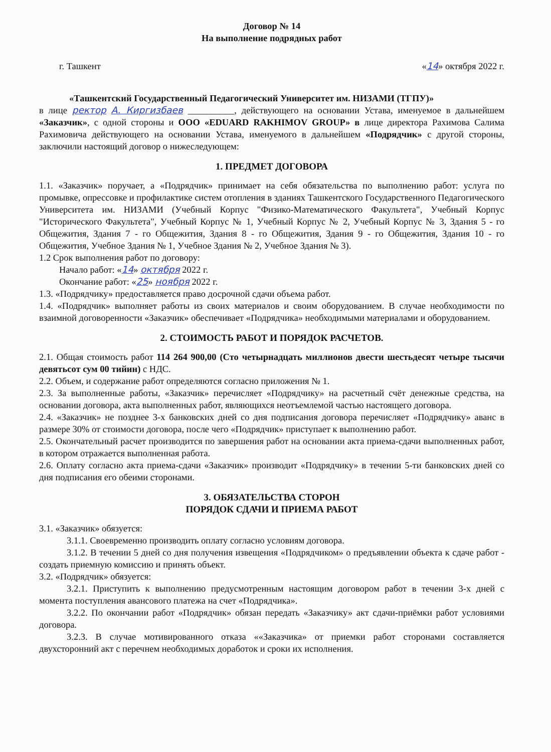Договор № 14
На выполнение подрядных работ
г. Ташкент «14» октября 2022 г.
«Ташкентский Государственный Педагогический Университет им. НИЗАМИ (ТГПУ)»
в лице ректор А. Киргизбаев __________, действующего на основании Устава, именуемое в дальнейшем «Заказчик», с одной стороны и ООО «EDUARD RAKHIMOV GROUP» в лице директора Рахимова Салима Рахимовича действующего на основании Устава, именуемого в дальнейшем «Подрядчик» с другой стороны, заключили настоящий договор о нижеследующем:
1. ПРЕДМЕТ ДОГОВОРА
1.1. «Заказчик» поручает, а «Подрядчик» принимает на себя обязательства по выполнению работ: услуга по промывке, опрессовке и профилактике систем отопления в зданиях Ташкентского Государственного Педагогического Университета им. НИЗАМИ (Учебный Корпус "Физико-Математического Факультета", Учебный Корпус "Исторического Факультета", Учебный Корпус № 1, Учебный Корпус № 2, Учебный Корпус № 3, Здания 5 - го Общежития, Здания 7 - го Общежития, Здания 8 - го Общежития, Здания 9 - го Общежития, Здания 10 - го Общежития, Учебное Здания № 1, Учебное Здания № 2, Учебное Здания № 3).
1.2 Срок выполнения работ по договору:
Начало работ: «14» октября 2022 г.
Окончание работ: «25» ноября 2022 г.
1.3. «Подрядчику» предоставляется право досрочной сдачи объема работ.
1.4. «Подрядчик» выполняет работы из своих материалов и своим оборудованием. В случае необходимости по взаимной договоренности «Заказчик» обеспечивает «Подрядчика» необходимыми материалами и оборудованием.
2. СТОИМОСТЬ РАБОТ И ПОРЯДОК РАСЧЕТОВ.
2.1. Общая стоимость работ 114 264 900,00 (Сто четырнадцать миллионов двести шестьдесят четыре тысячи девятьсот сум 00 тийин) с НДС.
2.2. Объем, и содержание работ определяются согласно приложения № 1.
2.3. За выполненные работы, «Заказчик» перечисляет «Подрядчику» на расчетный счёт денежные средства, на основании договора, акта выполненных работ, являющихся неотъемлемой частью настоящего договора.
2.4. «Заказчик» не позднее 3-х банковских дней со дня подписания договора перечисляет «Подрядчику» аванс в размере 30% от стоимости договора, после чего «Подрядчик» приступает к выполнению работ.
2.5. Окончательный расчет производится по завершения работ на основании акта приема-сдачи выполненных работ, в котором отражается выполненная работа.
2.6. Оплату согласно акта приема-сдачи «Заказчик» производит «Подрядчику» в течении 5-ти банковских дней со дня подписания его обеими сторонами.
3. ОБЯЗАТЕЛЬСТВА СТОРОН
ПОРЯДОК СДАЧИ И ПРИЕМА РАБОТ
3.1. «Заказчик» обязуется:
3.1.1. Своевременно производить оплату согласно условиям договора.
3.1.2. В течении 5 дней со дня получения извещения «Подрядчиком» о предъявлении объекта к сдаче работ - создать приемную комиссию и принять объект.
3.2. «Подрядчик» обязуется:
3.2.1. Приступить к выполнению предусмотренным настоящим договором работ в течении 3-х дней с момента поступления авансового платежа на счет «Подрядчика».
3.2.2. По окончании работ «Подрядчик» обязан передать «Заказчику» акт сдачи-приёмки работ условиями договора.
3.2.3. В случае мотивированного отказа ««Заказчика» от приемки работ сторонами составляется двухсторонний акт с перечнем необходимых доработок и сроки их исполнения.